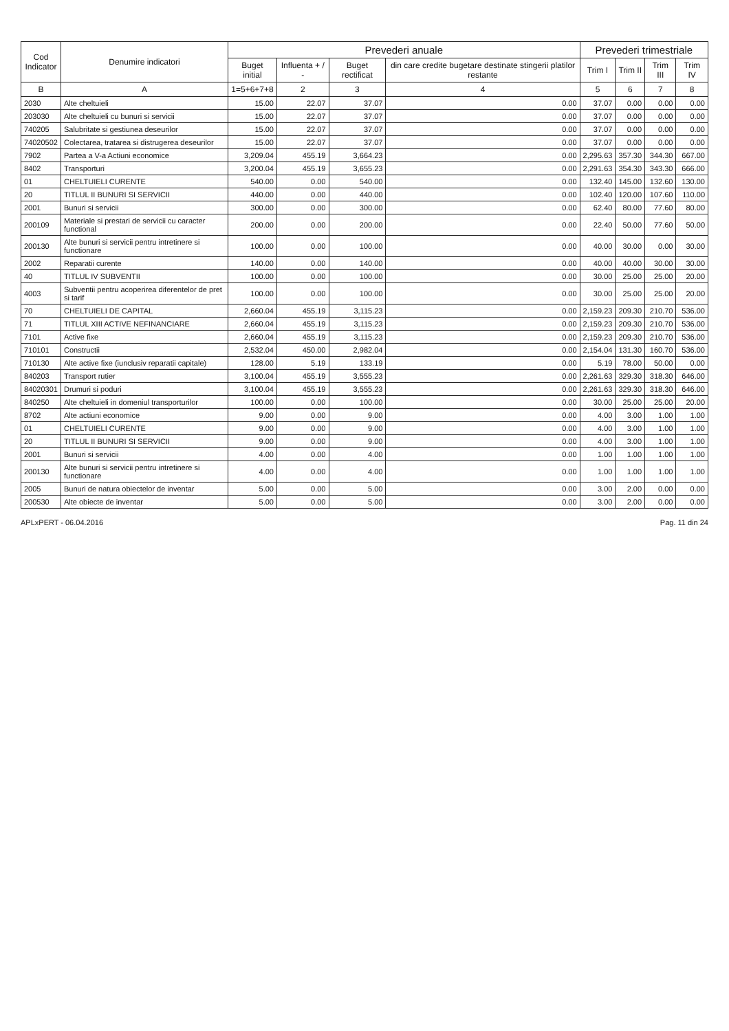| Cod Indicator | Denumire indicatori | Prevederi anuale | | | | Prevederi trimestriale | | | |
| --- | --- | --- | --- | --- | --- | --- | --- | --- | --- |
| | | Buget initial | Influenta + / - | Buget rectificat | din care credite bugetare destinate stingerii platilor restante | Trim I | Trim II | Trim III | Trim IV |
| B | A | 1=5+6+7+8 | 2 | 3 | 4 | 5 | 6 | 7 | 8 |
| 2030 | Alte cheltuieli | 15.00 | 22.07 | 37.07 | 0.00 | 37.07 | 0.00 | 0.00 | 0.00 |
| 203030 | Alte cheltuieli cu bunuri si servicii | 15.00 | 22.07 | 37.07 | 0.00 | 37.07 | 0.00 | 0.00 | 0.00 |
| 740205 | Salubritate si gestiunea deseurilor | 15.00 | 22.07 | 37.07 | 0.00 | 37.07 | 0.00 | 0.00 | 0.00 |
| 74020502 | Colectarea, tratarea si distrugerea deseurilor | 15.00 | 22.07 | 37.07 | 0.00 | 37.07 | 0.00 | 0.00 | 0.00 |
| 7902 | Partea a V-a Actiuni economice | 3,209.04 | 455.19 | 3,664.23 | 0.00 | 2,295.63 | 357.30 | 344.30 | 667.00 |
| 8402 | Transporturi | 3,200.04 | 455.19 | 3,655.23 | 0.00 | 2,291.63 | 354.30 | 343.30 | 666.00 |
| 01 | CHELTUIELI CURENTE | 540.00 | 0.00 | 540.00 | 0.00 | 132.40 | 145.00 | 132.60 | 130.00 |
| 20 | TITLUL II BUNURI SI SERVICII | 440.00 | 0.00 | 440.00 | 0.00 | 102.40 | 120.00 | 107.60 | 110.00 |
| 2001 | Bunuri si servicii | 300.00 | 0.00 | 300.00 | 0.00 | 62.40 | 80.00 | 77.60 | 80.00 |
| 200109 | Materiale si prestari de servicii cu caracter functional | 200.00 | 0.00 | 200.00 | 0.00 | 22.40 | 50.00 | 77.60 | 50.00 |
| 200130 | Alte bunuri si servicii pentru intretinere si functionare | 100.00 | 0.00 | 100.00 | 0.00 | 40.00 | 30.00 | 0.00 | 30.00 |
| 2002 | Reparatii curente | 140.00 | 0.00 | 140.00 | 0.00 | 40.00 | 40.00 | 30.00 | 30.00 |
| 40 | TITLUL IV SUBVENTII | 100.00 | 0.00 | 100.00 | 0.00 | 30.00 | 25.00 | 25.00 | 20.00 |
| 4003 | Subventii pentru acoperirea diferentelor de pret si tarif | 100.00 | 0.00 | 100.00 | 0.00 | 30.00 | 25.00 | 25.00 | 20.00 |
| 70 | CHELTUIELI DE CAPITAL | 2,660.04 | 455.19 | 3,115.23 | 0.00 | 2,159.23 | 209.30 | 210.70 | 536.00 |
| 71 | TITLUL XIII ACTIVE NEFINANCIARE | 2,660.04 | 455.19 | 3,115.23 | 0.00 | 2,159.23 | 209.30 | 210.70 | 536.00 |
| 7101 | Active fixe | 2,660.04 | 455.19 | 3,115.23 | 0.00 | 2,159.23 | 209.30 | 210.70 | 536.00 |
| 710101 | Constructii | 2,532.04 | 450.00 | 2,982.04 | 0.00 | 2,154.04 | 131.30 | 160.70 | 536.00 |
| 710130 | Alte active fixe (iunclusiv reparatii capitale) | 128.00 | 5.19 | 133.19 | 0.00 | 5.19 | 78.00 | 50.00 | 0.00 |
| 840203 | Transport rutier | 3,100.04 | 455.19 | 3,555.23 | 0.00 | 2,261.63 | 329.30 | 318.30 | 646.00 |
| 84020301 | Drumuri si poduri | 3,100.04 | 455.19 | 3,555.23 | 0.00 | 2,261.63 | 329.30 | 318.30 | 646.00 |
| 840250 | Alte cheltuieli in domeniul transporturilor | 100.00 | 0.00 | 100.00 | 0.00 | 30.00 | 25.00 | 25.00 | 20.00 |
| 8702 | Alte actiuni economice | 9.00 | 0.00 | 9.00 | 0.00 | 4.00 | 3.00 | 1.00 | 1.00 |
| 01 | CHELTUIELI CURENTE | 9.00 | 0.00 | 9.00 | 0.00 | 4.00 | 3.00 | 1.00 | 1.00 |
| 20 | TITLUL II BUNURI SI SERVICII | 9.00 | 0.00 | 9.00 | 0.00 | 4.00 | 3.00 | 1.00 | 1.00 |
| 2001 | Bunuri si servicii | 4.00 | 0.00 | 4.00 | 0.00 | 1.00 | 1.00 | 1.00 | 1.00 |
| 200130 | Alte bunuri si servicii pentru intretinere si functionare | 4.00 | 0.00 | 4.00 | 0.00 | 1.00 | 1.00 | 1.00 | 1.00 |
| 2005 | Bunuri de natura obiectelor de inventar | 5.00 | 0.00 | 5.00 | 0.00 | 3.00 | 2.00 | 0.00 | 0.00 |
| 200530 | Alte obiecte de inventar | 5.00 | 0.00 | 5.00 | 0.00 | 3.00 | 2.00 | 0.00 | 0.00 |
APLxPERT - 06.04.2016 Pag. 11 din 24